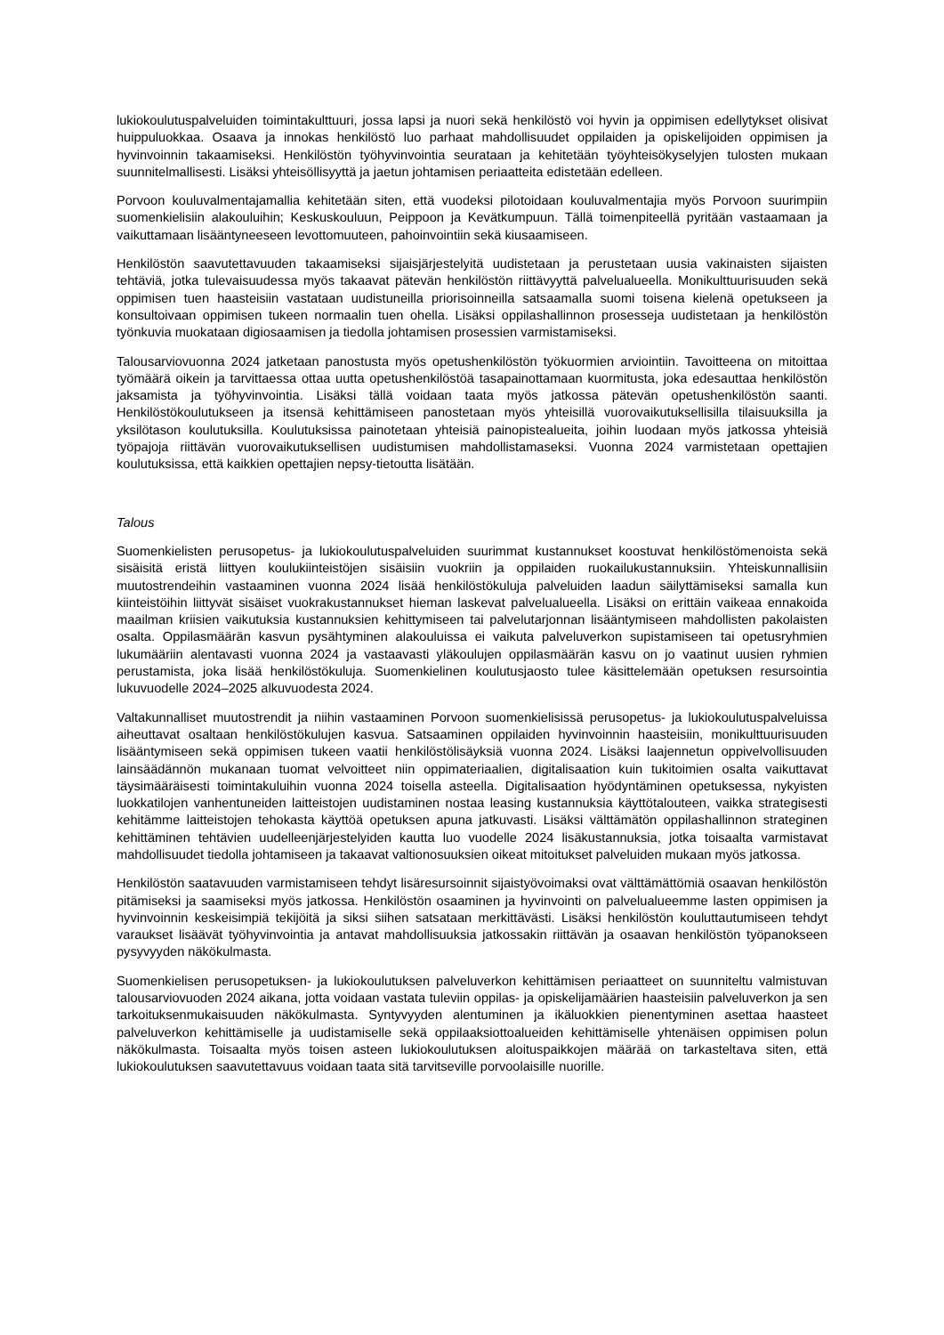lukiokoulutuspalveluiden toimintakulttuuri, jossa lapsi ja nuori sekä henkilöstö voi hyvin ja oppimisen edellytykset olisivat huippuluokkaa. Osaava ja innokas henkilöstö luo parhaat mahdollisuudet oppilaiden ja opiskelijoiden oppimisen ja hyvinvoinnin takaamiseksi. Henkilöstön työhyvinvointia seurataan ja kehitetään työyhteisökyselyjen tulosten mukaan suunnitelmallisesti. Lisäksi yhteisöllisyyttä ja jaetun johtamisen periaatteita edistetään edelleen.
Porvoon kouluvalmentajamallia kehitetään siten, että vuodeksi pilotoidaan kouluvalmentajia myös Porvoon suurimpiin suomenkielisiin alakouluihin; Keskuskouluun, Peippoon ja Kevätkumpuun. Tällä toimenpiteellä pyritään vastaamaan ja vaikuttamaan lisääntyneeseen levottomuuteen, pahoinvointiin sekä kiusaamiseen.
Henkilöstön saavutettavuuden takaamiseksi sijaisjärjestelyitä uudistetaan ja perustetaan uusia vakinaisten sijaisten tehtäviä, jotka tulevaisuudessa myös takaavat pätevän henkilöstön riittävyyttä palvelualueella. Monikulttuurisuuden sekä oppimisen tuen haasteisiin vastataan uudistuneilla priorisoinneilla satsaamalla suomi toisena kielenä opetukseen ja konsultoivaan oppimisen tukeen normaalin tuen ohella. Lisäksi oppilashallinnon prosesseja uudistetaan ja henkilöstön työnkuvia muokataan digiosaamisen ja tiedolla johtamisen prosessien varmistamiseksi.
Talousarviovuonna 2024 jatketaan panostusta myös opetushenkilöstön työkuormien arviointiin. Tavoitteena on mitoittaa työmäärä oikein ja tarvittaessa ottaa uutta opetushenkilöstöä tasapainottamaan kuormitusta, joka edesauttaa henkilöstön jaksamista ja työhyvinvointia. Lisäksi tällä voidaan taata myös jatkossa pätevän opetushenkilöstön saanti. Henkilöstökoulutukseen ja itsensä kehittämiseen panostetaan myös yhteisillä vuorovaikutuksellisilla tilaisuuksilla ja yksilötason koulutuksilla. Koulutuksissa painotetaan yhteisiä painopistealueita, joihin luodaan myös jatkossa yhteisiä työpajoja riittävän vuorovaikutuksellisen uudistumisen mahdollistamaseksi. Vuonna 2024 varmistetaan opettajien koulutuksissa, että kaikkien opettajien nepsy-tietoutta lisätään.
Talous
Suomenkielisten perusopetus- ja lukiokoulutuspalveluiden suurimmat kustannukset koostuvat henkilöstömenoista sekä sisäisitä eristä liittyen koulukiinteistöjen sisäisiin vuokriin ja oppilaiden ruokailukustannuksiin. Yhteiskunnallisiin muutostrendeihin vastaaminen vuonna 2024 lisää henkilöstökuluja palveluiden laadun säilyttämiseksi samalla kun kiinteistöihin liittyvät sisäiset vuokrakustannukset hieman laskevat palvelualueella. Lisäksi on erittäin vaikeaa ennakoida maailman kriisien vaikutuksia kustannuksien kehittymiseen tai palvelutarjonnan lisääntymiseen mahdollisten pakolaisten osalta. Oppilasmäärän kasvun pysähtyminen alakouluissa ei vaikuta palveluverkon supistamiseen tai opetusryhmien lukumääriin alentavasti vuonna 2024 ja vastaavasti yläkoulujen oppilasmäärän kasvu on jo vaatinut uusien ryhmien perustamista, joka lisää henkilöstökuluja. Suomenkielinen koulutusjaosto tulee käsittelemään opetuksen resursointia lukuvuodelle 2024–2025 alkuvuodesta 2024.
Valtakunnalliset muutostrendit ja niihin vastaaminen Porvoon suomenkielisissä perusopetus- ja lukiokoulutuspalveluissa aiheuttavat osaltaan henkilöstökulujen kasvua. Satsaaminen oppilaiden hyvinvoinnin haasteisiin, monikulttuurisuuden lisääntymiseen sekä oppimisen tukeen vaatii henkilöstölisäyksiä vuonna 2024. Lisäksi laajennetun oppivelvollisuuden lainsäädännön mukanaan tuomat velvoitteet niin oppimateriaalien, digitalisaation kuin tukitoimien osalta vaikuttavat täysimääräisesti toimintakuluihin vuonna 2024 toisella asteella. Digitalisaation hyödyntäminen opetuksessa, nykyisten luokkatilojen vanhentuneiden laitteistojen uudistaminen nostaa leasing kustannuksia käyttötalouteen, vaikka strategisesti kehitämme laitteistojen tehokasta käyttöä opetuksen apuna jatkuvasti. Lisäksi välttämätön oppilashallinnon strateginen kehittäminen tehtävien uudelleenjärjestelyiden kautta luo vuodelle 2024 lisäkustannuksia, jotka toisaalta varmistavat mahdollisuudet tiedolla johtamiseen ja takaavat valtionosuuksien oikeat mitoitukset palveluiden mukaan myös jatkossa.
Henkilöstön saatavuuden varmistamiseen tehdyt lisäresursoinnit sijaistyövoimaksi ovat välttämättömiä osaavan henkilöstön pitämiseksi ja saamiseksi myös jatkossa. Henkilöstön osaaminen ja hyvinvointi on palvelualueemme lasten oppimisen ja hyvinvoinnin keskeisimpiä tekijöitä ja siksi siihen satsataan merkittävästi. Lisäksi henkilöstön kouluttautumiseen tehdyt varaukset lisäävät työhyvinvointia ja antavat mahdollisuuksia jatkossakin riittävän ja osaavan henkilöstön työpanokseen pysyvyyden näkökulmasta.
Suomenkielisen perusopetuksen- ja lukiokoulutuksen palveluverkon kehittämisen periaatteet on suunniteltu valmistuvan talousarviovuoden 2024 aikana, jotta voidaan vastata tuleviin oppilas- ja opiskelijamäärien haasteisiin palveluverkon ja sen tarkoituksenmukaisuuden näkökulmasta. Syntyvyyden alentuminen ja ikäluokkien pienentyminen asettaa haasteet palveluverkon kehittämiselle ja uudistamiselle sekä oppilaaksiottoalueiden kehittämiselle yhtenäisen oppimisen polun näkökulmasta. Toisaalta myös toisen asteen lukiokoulutuksen aloituspaikkojen määrää on tarkasteltava siten, että lukiokoulutuksen saavutettavuus voidaan taata sitä tarvitseville porvoolaisille nuorille.